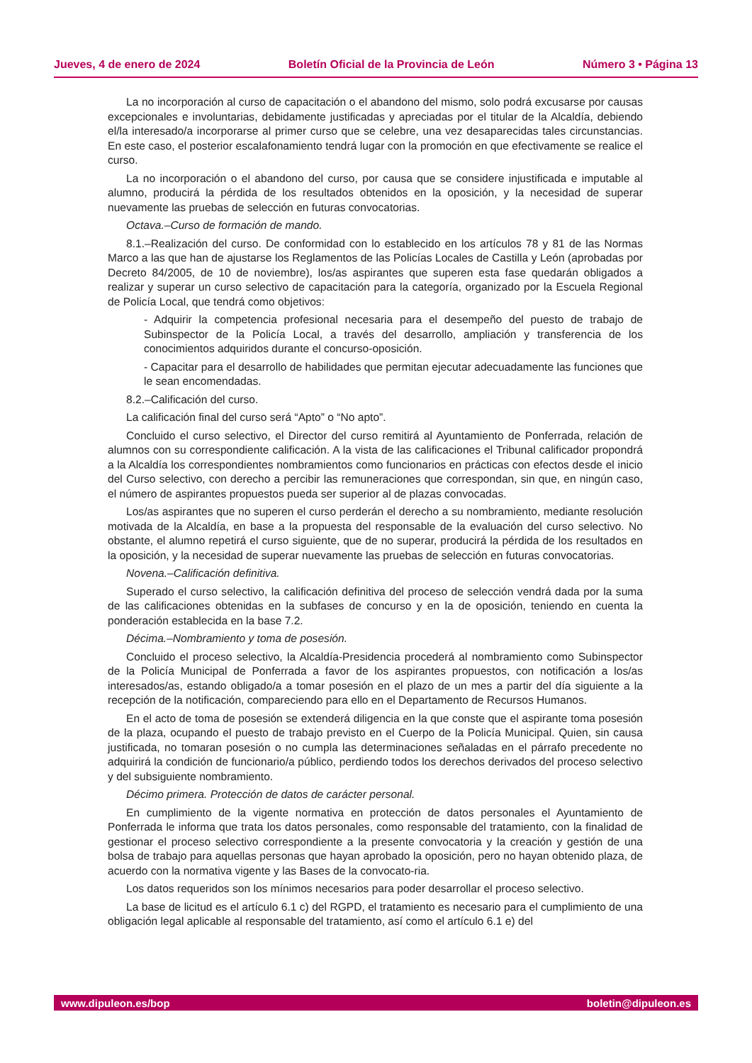Jueves, 4 de enero de 2024 Boletín Oficial de la Provincia de León Número 3 • Página 13
La no incorporación al curso de capacitación o el abandono del mismo, solo podrá excusarse por causas excepcionales e involuntarias, debidamente justificadas y apreciadas por el titular de la Alcaldía, debiendo el/la interesado/a incorporarse al primer curso que se celebre, una vez desaparecidas tales circunstancias. En este caso, el posterior escalafonamiento tendrá lugar con la promoción en que efectivamente se realice el curso.
La no incorporación o el abandono del curso, por causa que se considere injustificada e imputable al alumno, producirá la pérdida de los resultados obtenidos en la oposición, y la necesidad de superar nuevamente las pruebas de selección en futuras convocatorias.
Octava.–Curso de formación de mando.
8.1.–Realización del curso. De conformidad con lo establecido en los artículos 78 y 81 de las Normas Marco a las que han de ajustarse los Reglamentos de las Policías Locales de Castilla y León (aprobadas por Decreto 84/2005, de 10 de noviembre), los/as aspirantes que superen esta fase quedarán obligados a realizar y superar un curso selectivo de capacitación para la categoría, organizado por la Escuela Regional de Policía Local, que tendrá como objetivos:
- Adquirir la competencia profesional necesaria para el desempeño del puesto de trabajo de Subinspector de la Policía Local, a través del desarrollo, ampliación y transferencia de los conocimientos adquiridos durante el concurso-oposición.
- Capacitar para el desarrollo de habilidades que permitan ejecutar adecuadamente las funciones que le sean encomendadas.
8.2.–Calificación del curso.
La calificación final del curso será “Apto” o “No apto”.
Concluido el curso selectivo, el Director del curso remitirá al Ayuntamiento de Ponferrada, relación de alumnos con su correspondiente calificación. A la vista de las calificaciones el Tribunal calificador propondrá a la Alcaldía los correspondientes nombramientos como funcionarios en prácticas con efectos desde el inicio del Curso selectivo, con derecho a percibir las remuneraciones que correspondan, sin que, en ningún caso, el número de aspirantes propuestos pueda ser superior al de plazas convocadas.
Los/as aspirantes que no superen el curso perderán el derecho a su nombramiento, mediante resolución motivada de la Alcaldía, en base a la propuesta del responsable de la evaluación del curso selectivo. No obstante, el alumno repetirá el curso siguiente, que de no superar, producirá la pérdida de los resultados en la oposición, y la necesidad de superar nuevamente las pruebas de selección en futuras convocatorias.
Novena.–Calificación definitiva.
Superado el curso selectivo, la calificación definitiva del proceso de selección vendrá dada por la suma de las calificaciones obtenidas en la subfases de concurso y en la de oposición, teniendo en cuenta la ponderación establecida en la base 7.2.
Décima.–Nombramiento y toma de posesión.
Concluido el proceso selectivo, la Alcaldía-Presidencia procederá al nombramiento como Subinspector de la Policía Municipal de Ponferrada a favor de los aspirantes propuestos, con notificación a los/as interesados/as, estando obligado/a a tomar posesión en el plazo de un mes a partir del día siguiente a la recepción de la notificación, compareciendo para ello en el Departamento de Recursos Humanos.
En el acto de toma de posesión se extenderá diligencia en la que conste que el aspirante toma posesión de la plaza, ocupando el puesto de trabajo previsto en el Cuerpo de la Policía Municipal. Quien, sin causa justificada, no tomaran posesión o no cumpla las determinaciones señaladas en el párrafo precedente no adquirirá la condición de funcionario/a público, perdiendo todos los derechos derivados del proceso selectivo y del subsiguiente nombramiento.
Décimo primera. Protección de datos de carácter personal.
En cumplimiento de la vigente normativa en protección de datos personales el Ayuntamiento de Ponferrada le informa que trata los datos personales, como responsable del tratamiento, con la finalidad de gestionar el proceso selectivo correspondiente a la presente convocatoria y la creación y gestión de una bolsa de trabajo para aquellas personas que hayan aprobado la oposición, pero no hayan obtenido plaza, de acuerdo con la normativa vigente y las Bases de la convocato-ria.
Los datos requeridos son los mínimos necesarios para poder desarrollar el proceso selectivo.
La base de licitud es el artículo 6.1 c) del RGPD, el tratamiento es necesario para el cumplimiento de una obligación legal aplicable al responsable del tratamiento, así como el artículo 6.1 e) del
www.dipuleon.es/bop boletin@dipuleon.es